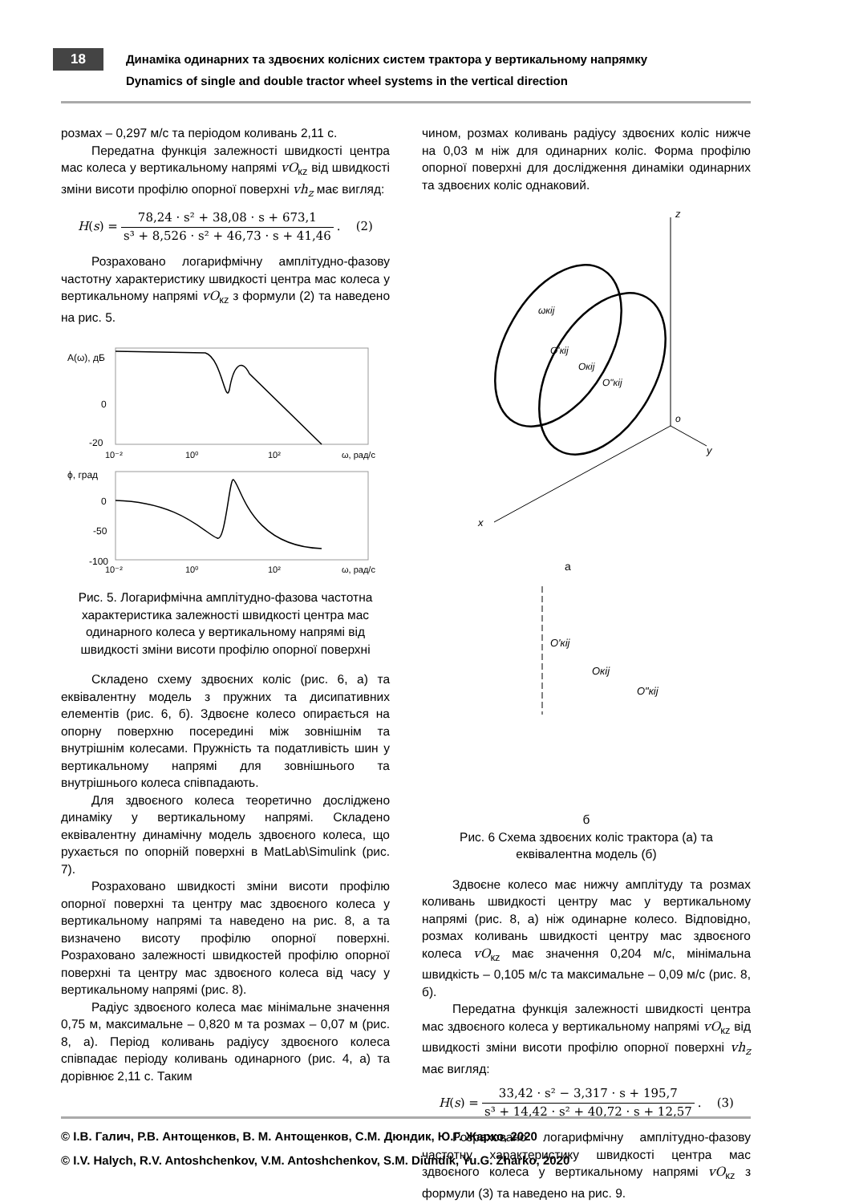18 Динаміка одинарних та здвоєних колісних систем трактора у вертикальному напрямку
Dynamics of single and double tractor wheel systems in the vertical direction
розмах – 0,297 м/с та періодом коливань 2,11 с.
Передатна функція залежності швидкості центра мас колеса у вертикальному напрямі vO<sub>кz</sub> від швидкості зміни висоти профілю опорної поверхні vh<sub>z</sub> має вигляд:
H (s) = 78,24 · s² + 38,08 · s + 673,1 s³ + 8,526 · s² + 46,73 · s + 41,46. (2)
Розраховано логарифмічну амплітудно-фазову частотну характеристику швидкості центра мас колеса у вертикальному напрямі vO<sub>кz</sub> з формули (2) та наведено на рис. 5.
A(ω), дБ
0
-20
10⁻²
10⁰
10²
ω, рад/с
ϕ, град
0
-50
-100
10⁻²
10⁰
10²
ω, рад/с
Рис. 5. Логарифмічна амплітудно-фазова частотна характеристика залежності швидкості центра мас одинарного колеса у вертикальному напрямі від швидкості зміни висоти профілю опорної поверхні
Складено схему здвоєних коліс (рис. 6, а) та еквівалентну модель з пружних та дисипативних елементів (рис. 6, б). Здвоєне колесо опирається на опорну поверхню посередині між зовнішнім та внутрішнім колесами. Пружність та податливість шин у вертикальному напрямі для зовнішнього та внутрішнього колеса співпадають.
Для здвоєного колеса теоретично досліджено динаміку у вертикальному напрямі. Складено еквівалентну динамічну модель здвоєного колеса, що рухається по опорній поверхні в MatLab\Simulink (рис. 7).
Розраховано швидкості зміни висоти профілю опорної поверхні та центру мас здвоєного колеса у вертикальному напрямі та наведено на рис. 8, а та визначено висоту профілю опорної поверхні. Розраховано залежності швидкостей профілю опорної поверхні та центру мас здвоєного колеса від часу у вертикальному напрямі (рис. 8).
Радіус здвоєного колеса має мінімальне значення 0,75 м, максимальне – 0,820 м та розмах – 0,07 м (рис. 8, а). Період коливань радіусу здвоєного колеса співпадає періоду коливань одинарного (рис. 4, а) та дорівнює 2,11 с. Таким
чином, розмах коливань радіусу здвоєних коліс нижче на 0,03 м ніж для одинарних коліс. Форма профілю опорної поверхні для дослідження динаміки одинарних та здвоєних коліс однаковий.
z
x
y
o
ωкij
O'кij
Oкij
O"кij
а
O'кij
Oкij
O"кij
б
Рис. 6 Схема здвоєних коліс трактора (а) та еквівалентна модель (б)
Здвоєне колесо має нижчу амплітуду та розмах коливань швидкості центру мас у вертикальному напрямі (рис. 8, а) ніж одинарне колесо. Відповідно, розмах коливань швидкості центру мас здвоєного колеса vO<sub>кz</sub> має значення 0,204 м/с, мінімальна швидкість – 0,105 м/с та максимальне – 0,09 м/с (рис. 8, б).
Передатна функція залежності швидкості центра мас здвоєного колеса у вертикальному напрямі vO<sub>кz</sub> від швидкості зміни висоти профілю опорної поверхні vh<sub>z</sub> має вигляд:
H (s) = 33,42 · s² − 3,317 · s + 195,7 s³ + 14,42 · s² + 40,72 · s + 12,57. (3)
Розраховано логарифмічну амплітудно-фазову частотну характеристику швидкості центра мас здвоєного колеса у вертикальному напрямі vO<sub>кz</sub> з формули (3) та наведено на рис. 9.
© І.В. Галич, Р.В. Антощенков, В. М. Антощенков, С.М. Дюндик, Ю.Г. Жарко, 2020
© I.V. Halych, R.V. Antoshchenkov, V.M. Antoshchenkov, S.M. Diundik, Yu.G. Zharko, 2020